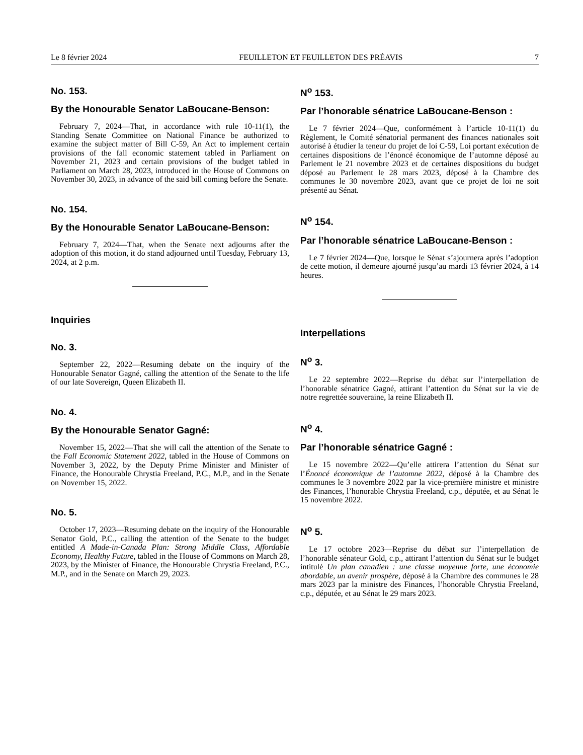Le 8 février 2024 FEUILLETON ET FEUILLETON DES PRÉAVIS 7
No. 153.
By the Honourable Senator LaBoucane-Benson:
February 7, 2024—That, in accordance with rule 10-11(1), the Standing Senate Committee on National Finance be authorized to examine the subject matter of Bill C-59, An Act to implement certain provisions of the fall economic statement tabled in Parliament on November 21, 2023 and certain provisions of the budget tabled in Parliament on March 28, 2023, introduced in the House of Commons on November 30, 2023, in advance of the said bill coming before the Senate.
No. 154.
By the Honourable Senator LaBoucane-Benson:
February 7, 2024—That, when the Senate next adjourns after the adoption of this motion, it do stand adjourned until Tuesday, February 13, 2024, at 2 p.m.
Inquiries
No. 3.
September 22, 2022—Resuming debate on the inquiry of the Honourable Senator Gagné, calling the attention of the Senate to the life of our late Sovereign, Queen Elizabeth II.
No. 4.
By the Honourable Senator Gagné:
November 15, 2022—That she will call the attention of the Senate to the Fall Economic Statement 2022, tabled in the House of Commons on November 3, 2022, by the Deputy Prime Minister and Minister of Finance, the Honourable Chrystia Freeland, P.C., M.P., and in the Senate on November 15, 2022.
No. 5.
October 17, 2023—Resuming debate on the inquiry of the Honourable Senator Gold, P.C., calling the attention of the Senate to the budget entitled A Made-in-Canada Plan: Strong Middle Class, Affordable Economy, Healthy Future, tabled in the House of Commons on March 28, 2023, by the Minister of Finance, the Honourable Chrystia Freeland, P.C., M.P., and in the Senate on March 29, 2023.
N<sup>o</sup> 153.
Par l’honorable sénatrice LaBoucane-Benson :
Le 7 février 2024—Que, conformément à l’article 10-11(1) du Règlement, le Comité sénatorial permanent des finances nationales soit autorisé à étudier la teneur du projet de loi C-59, Loi portant exécution de certaines dispositions de l’énoncé économique de l’automne déposé au Parlement le 21 novembre 2023 et de certaines dispositions du budget déposé au Parlement le 28 mars 2023, déposé à la Chambre des communes le 30 novembre 2023, avant que ce projet de loi ne soit présenté au Sénat.
N<sup>o</sup> 154.
Par l’honorable sénatrice LaBoucane-Benson :
Le 7 février 2024—Que, lorsque le Sénat s’ajournera après l’adoption de cette motion, il demeure ajourné jusqu’au mardi 13 février 2024, à 14 heures.
Interpellations
N<sup>o</sup> 3.
Le 22 septembre 2022—Reprise du débat sur l’interpellation de l’honorable sénatrice Gagné, attirant l’attention du Sénat sur la vie de notre regrettée souveraine, la reine Elizabeth II.
N<sup>o</sup> 4.
Par l’honorable sénatrice Gagné :
Le 15 novembre 2022—Qu’elle attirera l’attention du Sénat sur l’Énoncé économique de l’automne 2022, déposé à la Chambre des communes le 3 novembre 2022 par la vice-première ministre et ministre des Finances, l’honorable Chrystia Freeland, c.p., députée, et au Sénat le 15 novembre 2022.
N<sup>o</sup> 5.
Le 17 octobre 2023—Reprise du débat sur l’interpellation de l’honorable sénateur Gold, c.p., attirant l’attention du Sénat sur le budget intitulé Un plan canadien : une classe moyenne forte, une économie abordable, un avenir prospère, déposé à la Chambre des communes le 28 mars 2023 par la ministre des Finances, l’honorable Chrystia Freeland, c.p., députée, et au Sénat le 29 mars 2023.